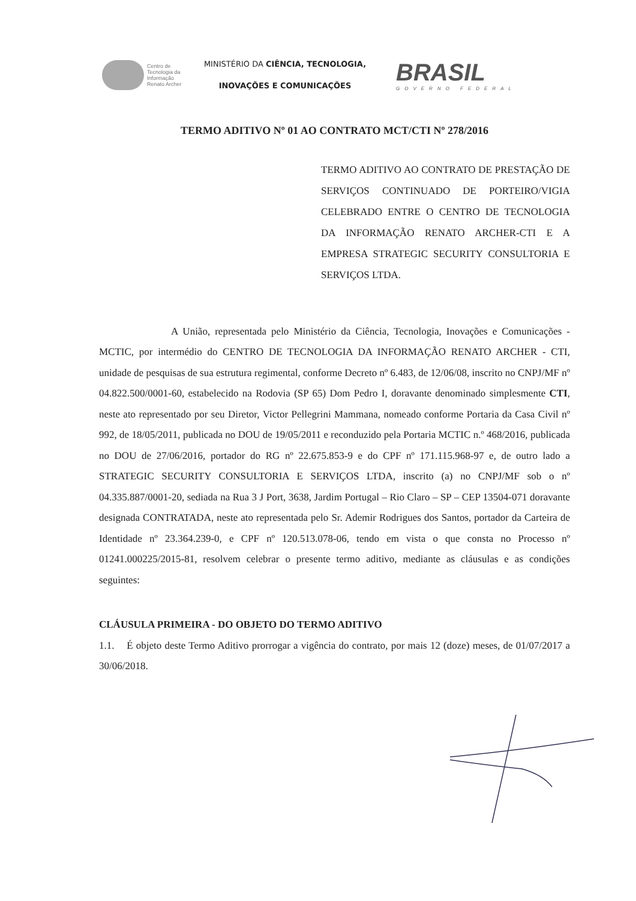Centro de
Tecnologia da
Informação
Renato Archer
MINISTÉRIO DA CIÊNCIA, TECNOLOGIA,
INOVAÇÕES E COMUNICAÇÕES
BRASIL
GOVERNO FEDERAL
TERMO ADITIVO Nº 01 AO CONTRATO MCT/CTI Nº 278/2016
TERMO ADITIVO AO CONTRATO DE PRESTAÇÃO DE SERVIÇOS CONTINUADO DE PORTEIRO/VIGIA CELEBRADO ENTRE O CENTRO DE TECNOLOGIA DA INFORMAÇÃO RENATO ARCHER-CTI E A EMPRESA STRATEGIC SECURITY CONSULTORIA E SERVIÇOS LTDA.
A União, representada pelo Ministério da Ciência, Tecnologia, Inovações e Comunicações - MCTIC, por intermédio do CENTRO DE TECNOLOGIA DA INFORMAÇÃO RENATO ARCHER - CTI, unidade de pesquisas de sua estrutura regimental, conforme Decreto nº 6.483, de 12/06/08, inscrito no CNPJ/MF nº 04.822.500/0001-60, estabelecido na Rodovia (SP 65) Dom Pedro I, doravante denominado simplesmente CTI, neste ato representado por seu Diretor, Victor Pellegrini Mammana, nomeado conforme Portaria da Casa Civil nº 992, de 18/05/2011, publicada no DOU de 19/05/2011 e reconduzido pela Portaria MCTIC n.º 468/2016, publicada no DOU de 27/06/2016, portador do RG nº 22.675.853-9 e do CPF nº 171.115.968-97 e, de outro lado a STRATEGIC SECURITY CONSULTORIA E SERVIÇOS LTDA, inscrito (a) no CNPJ/MF sob o nº 04.335.887/0001-20, sediada na Rua 3 J Port, 3638, Jardim Portugal – Rio Claro – SP – CEP 13504-071 doravante designada CONTRATADA, neste ato representada pelo Sr. Ademir Rodrigues dos Santos, portador da Carteira de Identidade nº 23.364.239-0, e CPF nº 120.513.078-06, tendo em vista o que consta no Processo nº 01241.000225/2015-81, resolvem celebrar o presente termo aditivo, mediante as cláusulas e as condições seguintes:
CLÁUSULA PRIMEIRA - DO OBJETO DO TERMO ADITIVO
1.1. É objeto deste Termo Aditivo prorrogar a vigência do contrato, por mais 12 (doze) meses, de 01/07/2017 a 30/06/2018.